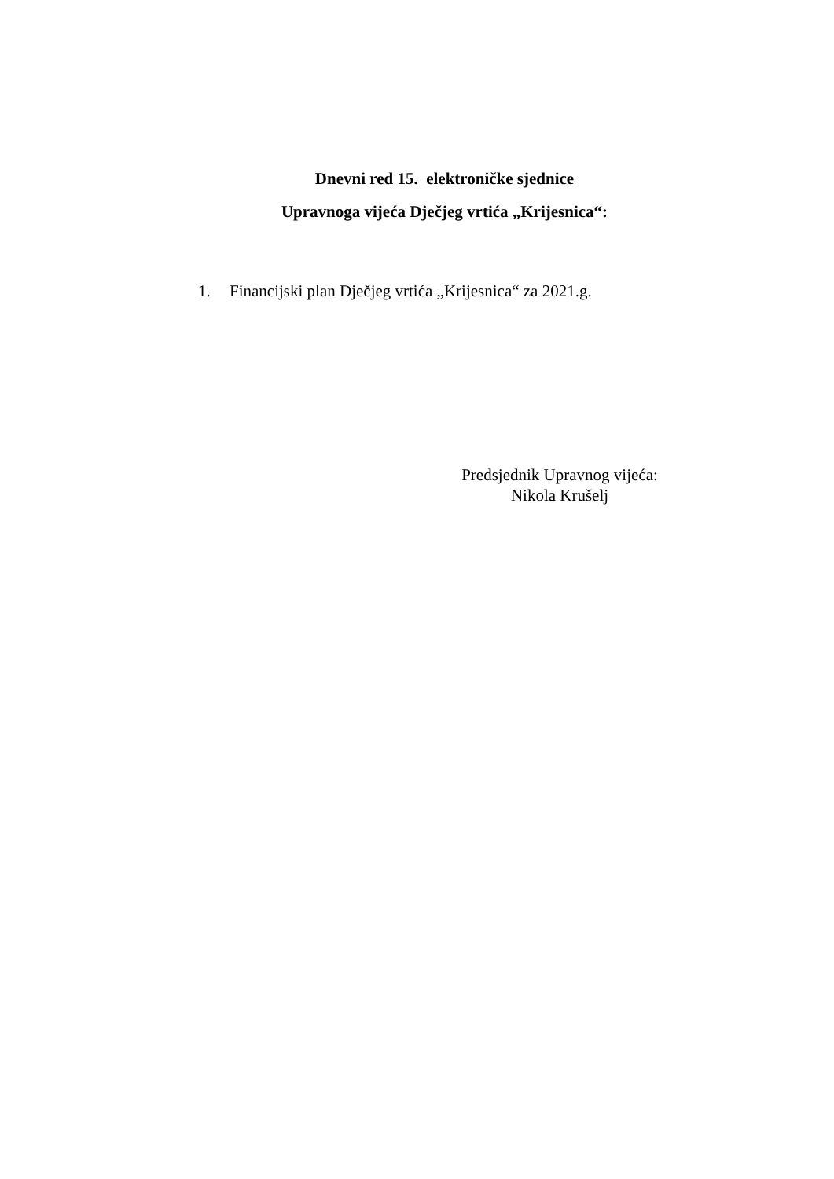Dnevni red 15. elektroničke sjednice
Upravnoga vijeća Dječjeg vrtića „Krijesnica“:
1. Financijski plan Dječjeg vrtića „Krijesnica“ za 2021.g.
Predsjednik Upravnog vijeća:
Nikola Krušelj